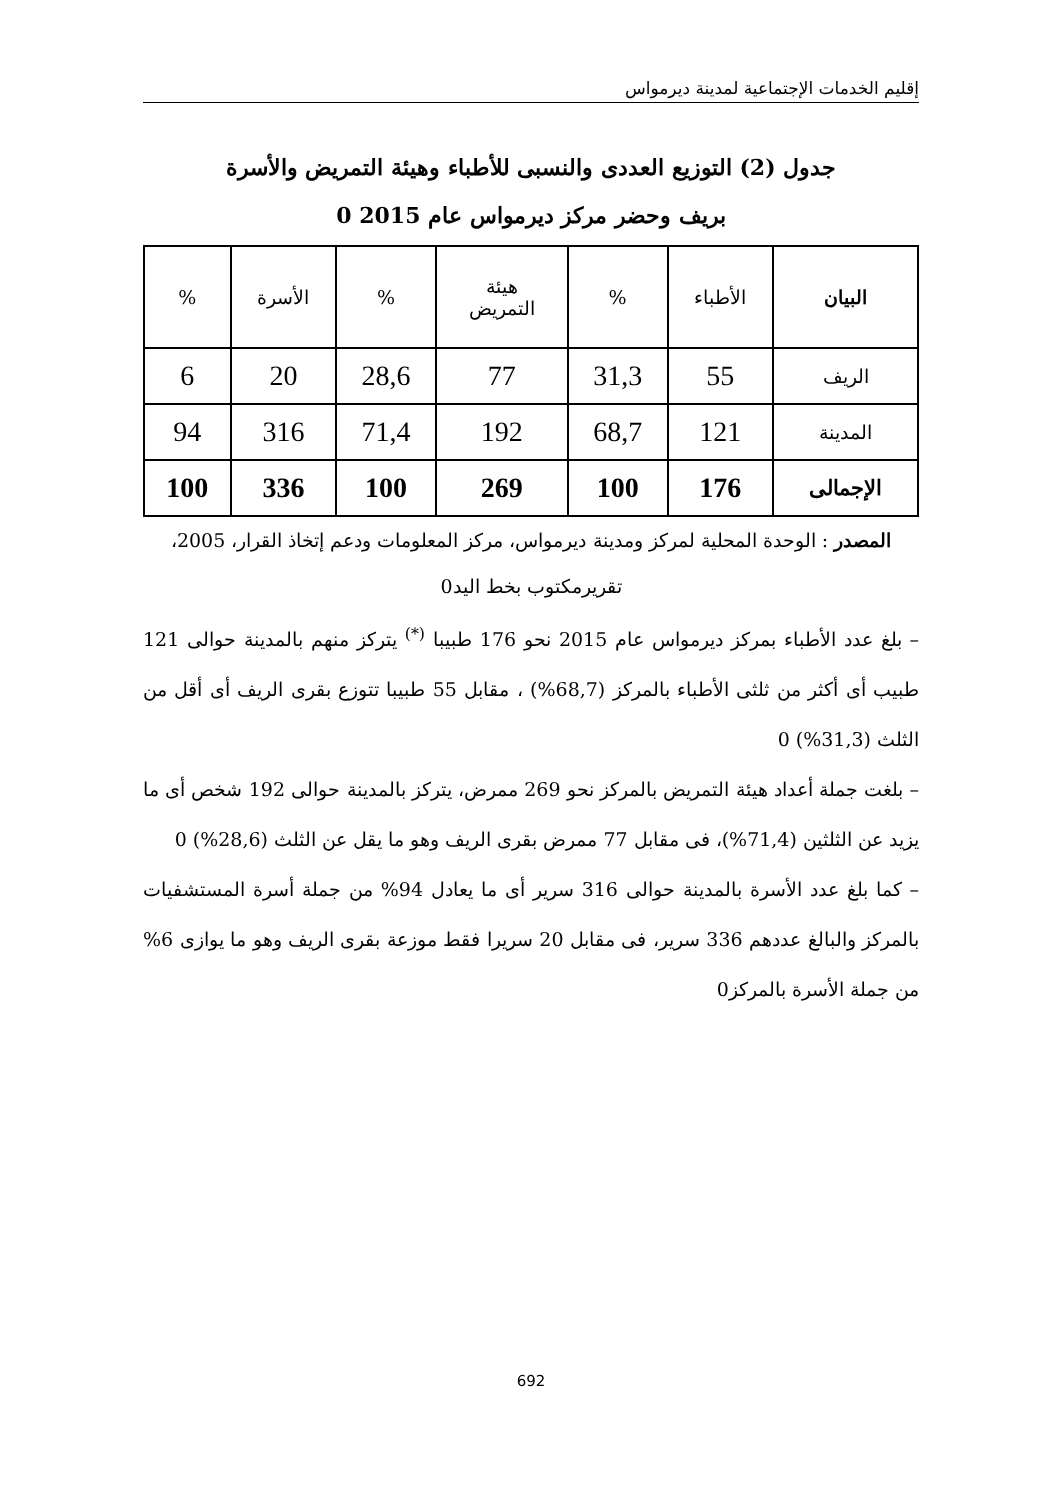إقليم الخدمات الإجتماعية لمدينة ديرمواس
جدول (2) التوزيع العددى والنسبى للأطباء وهيئة التمريض والأسرة
بريف وحضر مركز ديرمواس عام 2015 0
| البيان | الأطباء | % | هيئة التمريض | % | الأسرة | % |
| --- | --- | --- | --- | --- | --- | --- |
| الريف | 55 | 31,3 | 77 | 28,6 | 20 | 6 |
| المدينة | 121 | 68,7 | 192 | 71,4 | 316 | 94 |
| الإجمالى | 176 | 100 | 269 | 100 | 336 | 100 |
المصدر : الوحدة المحلية لمركز ومدينة ديرمواس، مركز المعلومات ودعم إتخاذ القرار، 2005،
تقريرمكتوب بخط اليد0
– بلغ عدد الأطباء بمركز ديرمواس عام 2015 نحو 176 طبيبا <sup>(*)</sup> يتركز منهم بالمدينة حوالى 121 طبيب أى أكثر من ثلثى الأطباء بالمركز (68,7%) ، مقابل 55 طبيبا تتوزع بقرى الريف أى أقل من الثلث (31,3%) 0
– بلغت جملة أعداد هيئة التمريض بالمركز نحو 269 ممرض، يتركز بالمدينة حوالى 192 شخص أى ما يزيد عن الثلثين (71,4%)، فى مقابل 77 ممرض بقرى الريف وهو ما يقل عن الثلث (28,6%) 0
– كما بلغ عدد الأسرة بالمدينة حوالى 316 سرير أى ما يعادل 94% من جملة أسرة المستشفيات بالمركز والبالغ عددهم 336 سرير، فى مقابل 20 سريرا فقط موزعة بقرى الريف وهو ما يوازى 6% من جملة الأسرة بالمركز0
692